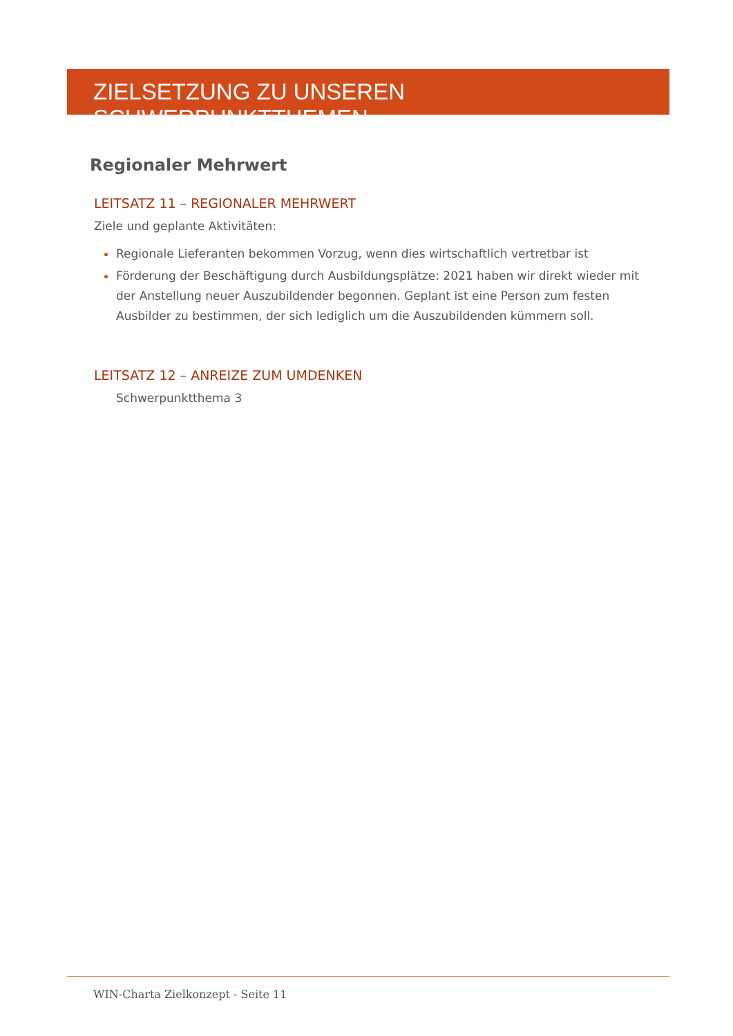ZIELSETZUNG ZU UNSEREN SCHWERPUNKTTHEMEN
Regionaler Mehrwert
LEITSATZ 11 – REGIONALER MEHRWERT
Ziele und geplante Aktivitäten:
Regionale Lieferanten bekommen Vorzug, wenn dies wirtschaftlich vertretbar ist
Förderung der Beschäftigung durch Ausbildungsplätze: 2021 haben wir direkt wieder mit der Anstellung neuer Auszubildender begonnen. Geplant ist eine Person zum festen Ausbilder zu bestimmen, der sich lediglich um die Auszubildenden kümmern soll.
LEITSATZ 12 – ANREIZE ZUM UMDENKEN
Schwerpunktthema 3
WIN-Charta Zielkonzept - Seite 11